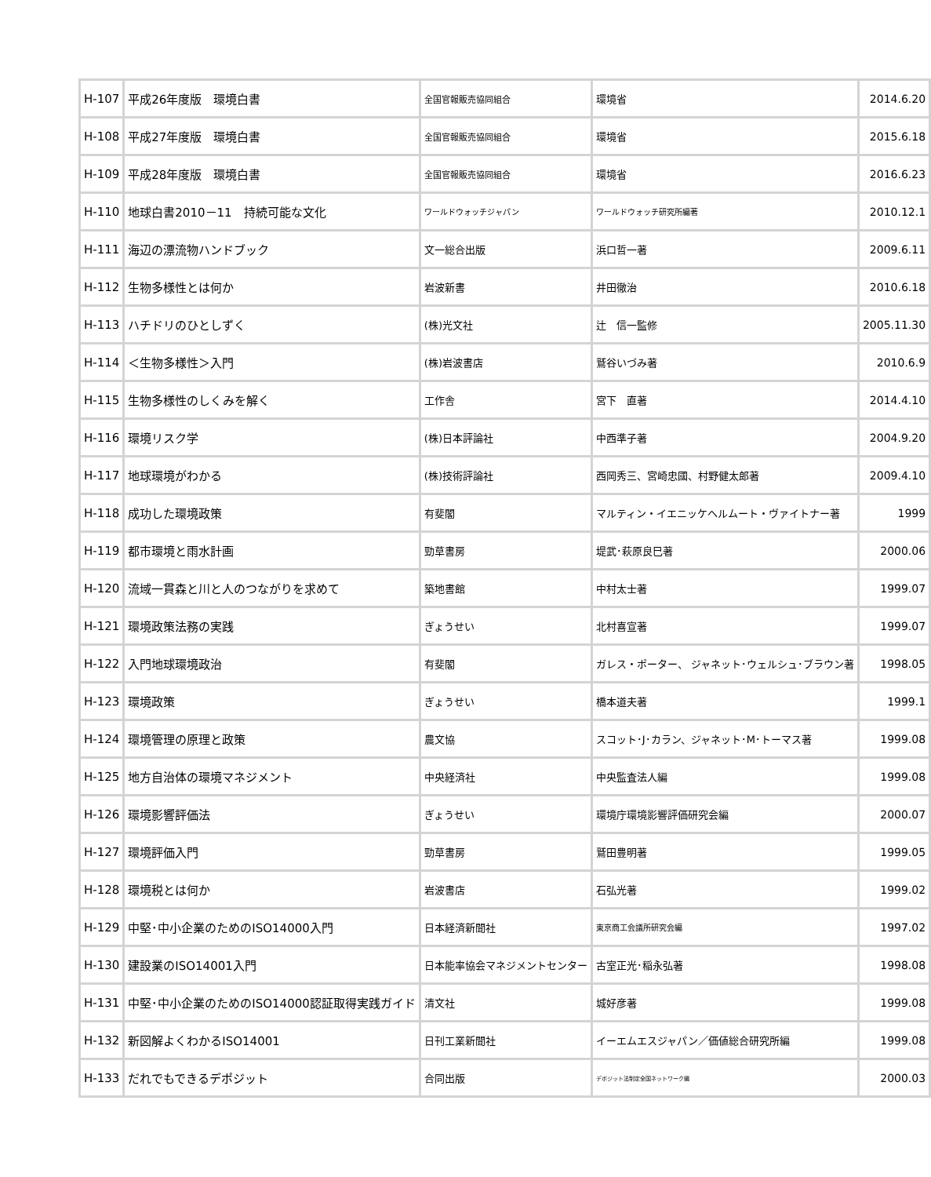| H-107 | 平成26年度版 環境白書 | 全国官報販売協同組合 | 環境省 | 2014.6.20 |
| H-108 | 平成27年度版 環境白書 | 全国官報販売協同組合 | 環境省 | 2015.6.18 |
| H-109 | 平成28年度版 環境白書 | 全国官報販売協同組合 | 環境省 | 2016.6.23 |
| H-110 | 地球白書2010－11 持続可能な文化 | ワールドウォッチジャパン | ワールドウォッチ研究所編著 | 2010.12.1 |
| H-111 | 海辺の漂流物ハンドブック | 文一総合出版 | 浜口哲一著 | 2009.6.11 |
| H-112 | 生物多様性とは何か | 岩波新書 | 井田徹治 | 2010.6.18 |
| H-113 | ハチドリのひとしずく | (株)光文社 | 辻 信一監修 | 2005.11.30 |
| H-114 | ＜生物多様性＞入門 | (株)岩波書店 | 鷲谷いづみ著 | 2010.6.9 |
| H-115 | 生物多様性のしくみを解く | 工作舎 | 宮下 直著 | 2014.4.10 |
| H-116 | 環境リスク学 | (株)日本評論社 | 中西準子著 | 2004.9.20 |
| H-117 | 地球環境がわかる | (株)技術評論社 | 西岡秀三、宮崎忠國、村野健太郎著 | 2009.4.10 |
| H-118 | 成功した環境政策 | 有斐閣 | マルティン・イエニッケヘルムート・ヴァイトナー著 | 1999 |
| H-119 | 都市環境と雨水計画 | 勁草書房 | 堤武･萩原良巳著 | 2000.06 |
| H-120 | 流域一貫森と川と人のつながりを求めて | 築地書館 | 中村太士著 | 1999.07 |
| H-121 | 環境政策法務の実践 | ぎょうせい | 北村喜宣著 | 1999.07 |
| H-122 | 入門地球環境政治 | 有斐閣 | ガレス・ポーター、 ジャネット･ウェルシュ･ブラウン著 | 1998.05 |
| H-123 | 環境政策 | ぎょうせい | 橋本道夫著 | 1999.1 |
| H-124 | 環境管理の原理と政策 | 農文協 | スコット･J･カラン、ジャネット･M･トーマス著 | 1999.08 |
| H-125 | 地方自治体の環境マネジメント | 中央経済社 | 中央監査法人編 | 1999.08 |
| H-126 | 環境影響評価法 | ぎょうせい | 環境庁環境影響評価研究会編 | 2000.07 |
| H-127 | 環境評価入門 | 勁草書房 | 鷲田豊明著 | 1999.05 |
| H-128 | 環境税とは何か | 岩波書店 | 石弘光著 | 1999.02 |
| H-129 | 中堅･中小企業のためのISO14000入門 | 日本経済新聞社 | 東京商工会議所研究会編 | 1997.02 |
| H-130 | 建設業のISO14001入門 | 日本能率協会マネジメントセンター | 古室正光･稲永弘著 | 1998.08 |
| H-131 | 中堅･中小企業のためのISO14000認証取得実践ガイド | 清文社 | 城好彦著 | 1999.08 |
| H-132 | 新図解よくわかるISO14001 | 日刊工業新聞社 | イーエムエスジャパン／価値総合研究所編 | 1999.08 |
| H-133 | だれでもできるデポジット | 合同出版 | デポジット法制定全国ネットワーク編 | 2000.03 |